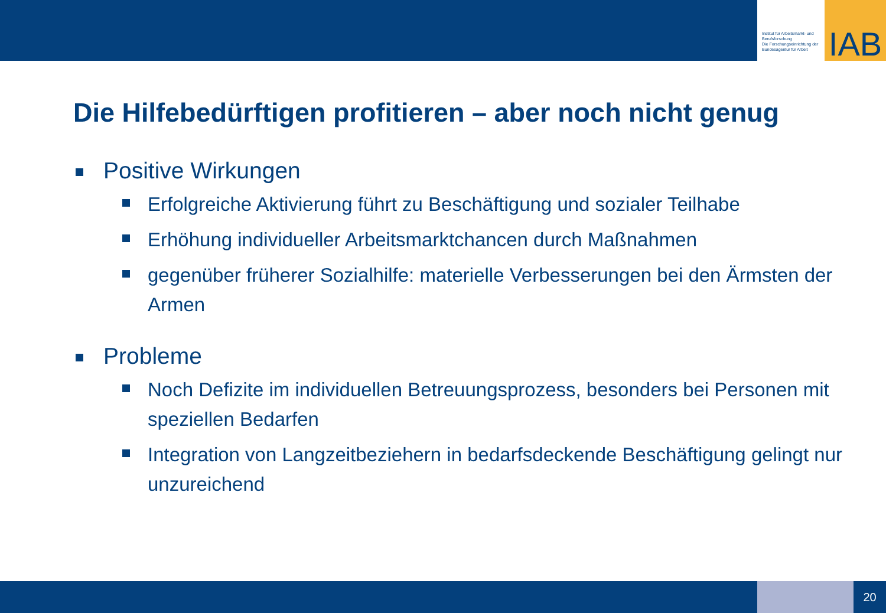Institut für Arbeitsmarkt- und Berufsforschung
Die Forschungseinrichtung der Bundesagentur für Arbeit
IAB
Die Hilfebedürftigen profitieren – aber noch nicht genug
Positive Wirkungen
Erfolgreiche Aktivierung führt zu Beschäftigung und sozialer Teilhabe
Erhöhung individueller Arbeitsmarktchancen durch Maßnahmen
gegenüber früherer Sozialhilfe: materielle Verbesserungen bei den Ärmsten der Armen
Probleme
Noch Defizite im individuellen Betreuungsprozess, besonders bei Personen mit speziellen Bedarfen
Integration von Langzeitbeziehern in bedarfsdeckende Beschäftigung gelingt nur unzureichend
20